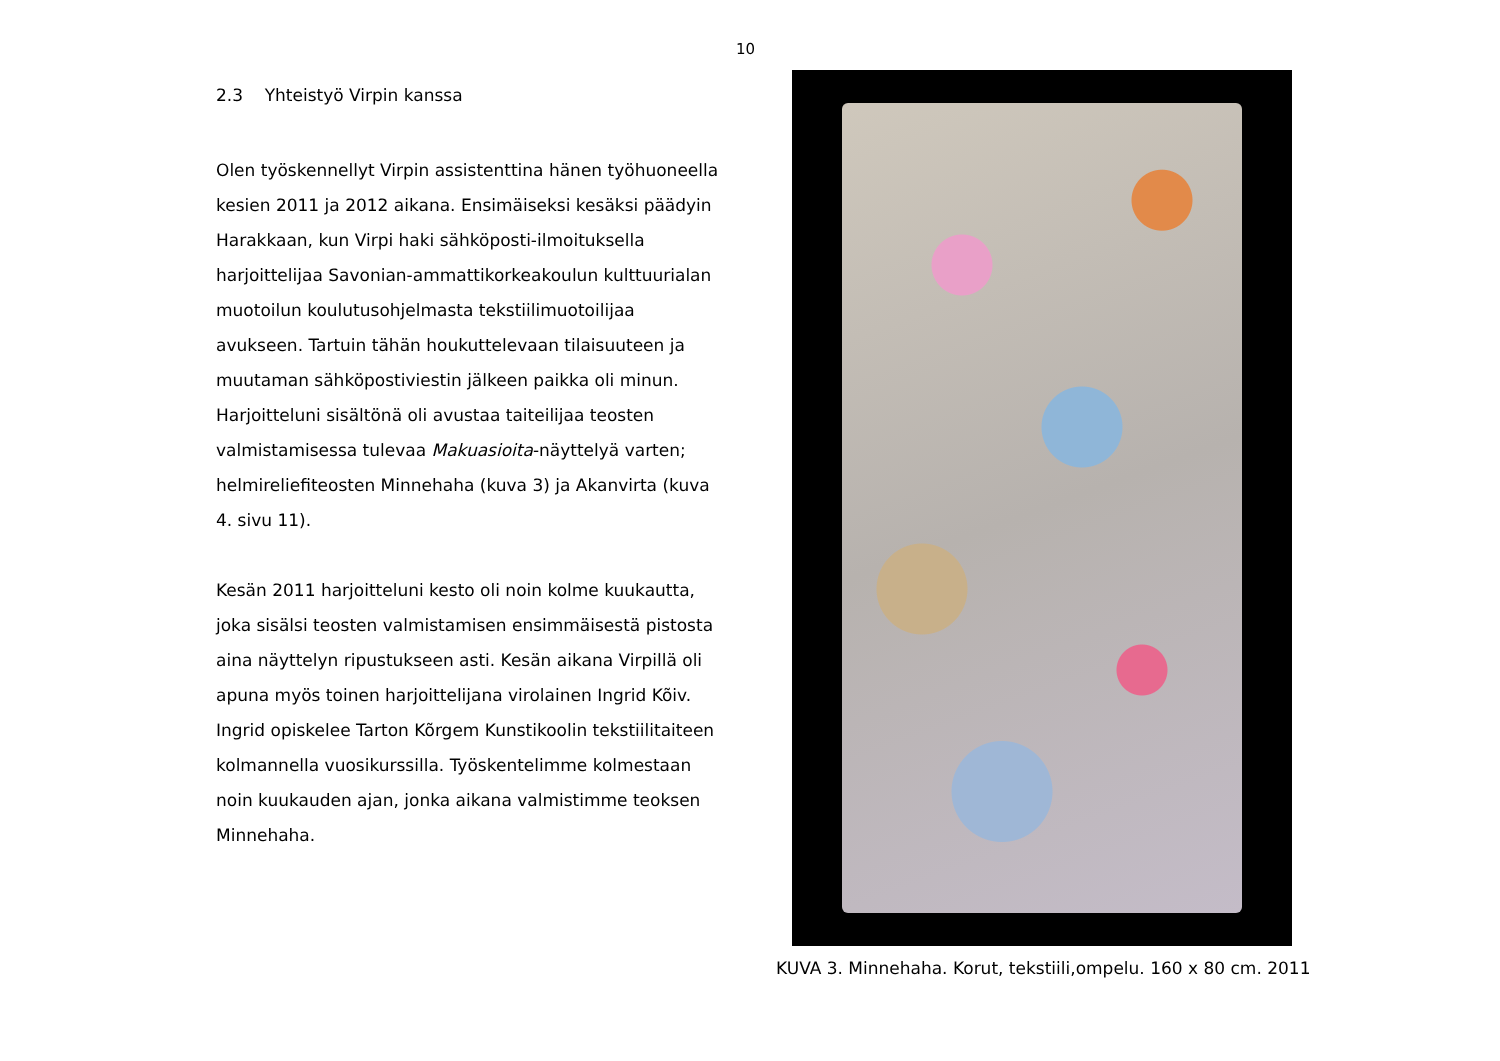10
2.3 Yhteistyö Virpin kanssa
Olen työskennellyt Virpin assistenttina hänen työhuoneella kesien 2011 ja 2012 aikana. Ensimäiseksi kesäksi päädyin Harakkaan, kun Virpi haki sähköposti-ilmoituksella harjoittelijaa Savonian-ammattikorkeakoulun kulttuurialan muotoilun koulutusohjelmasta tekstiilimuotoilijaa avukseen. Tartuin tähän houkuttelevaan tilaisuuteen ja muutaman sähköpostiviestin jälkeen paikka oli minun. Harjoitteluni sisältönä oli avustaa taiteilijaa teosten valmistamisessa tulevaa Makuasioita-näyttelyä varten; helmireliefiteosten Minnehaha (kuva 3) ja Akanvirta (kuva 4. sivu 11).
Kesän 2011 harjoitteluni kesto oli noin kolme kuukautta, joka sisälsi teosten valmistamisen ensimmäisestä pistosta aina näyttelyn ripustukseen asti. Kesän aikana Virpillä oli apuna myös toinen harjoittelijana virolainen Ingrid Kõiv. Ingrid opiskelee Tarton Kõrgem Kunstikoolin tekstiilitaiteen kolmannella vuosikurssilla. Työskentelimme kolmestaan noin kuukauden ajan, jonka aikana valmistimme teoksen Minnehaha.
KUVA 3. Minnehaha. Korut, tekstiili,ompelu. 160 x 80 cm. 2011